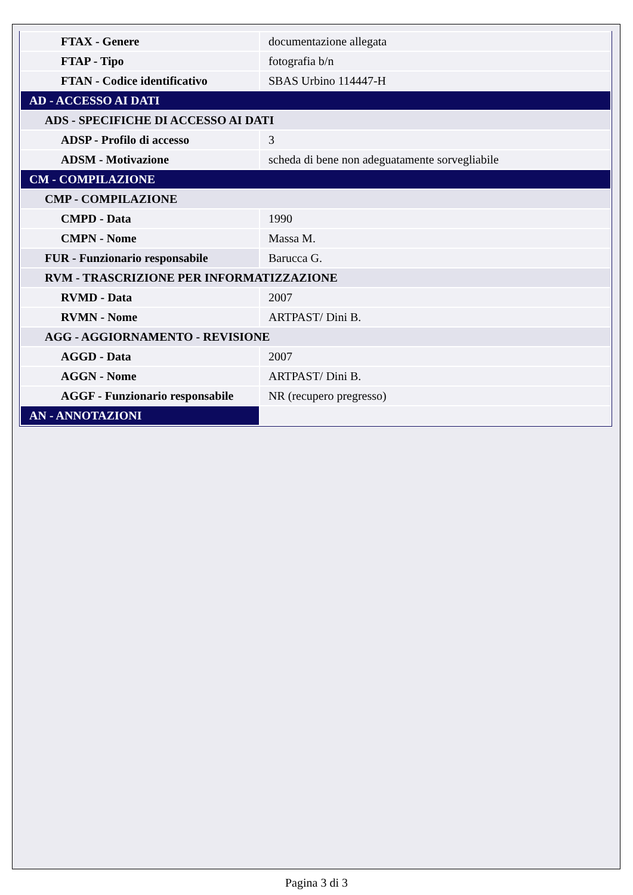| FTAX - Genere | documentazione allegata |
| FTAP - Tipo | fotografia b/n |
| FTAN - Codice identificativo | SBAS Urbino 114447-H |
| AD - ACCESSO AI DATI | |
| ADS - SPECIFICHE DI ACCESSO AI DATI | |
| ADSP - Profilo di accesso | 3 |
| ADSM - Motivazione | scheda di bene non adeguatamente sorvegliabile |
| CM - COMPILAZIONE | |
| CMP - COMPILAZIONE | |
| CMPD - Data | 1990 |
| CMPN - Nome | Massa M. |
| FUR - Funzionario responsabile | Barucca G. |
| RVM - TRASCRIZIONE PER INFORMATIZZAZIONE | |
| RVMD - Data | 2007 |
| RVMN - Nome | ARTPAST/ Dini B. |
| AGG - AGGIORNAMENTO - REVISIONE | |
| AGGD - Data | 2007 |
| AGGN - Nome | ARTPAST/ Dini B. |
| AGGF - Funzionario responsabile | NR (recupero pregresso) |
| AN - ANNOTAZIONI | |
Pagina 3 di 3